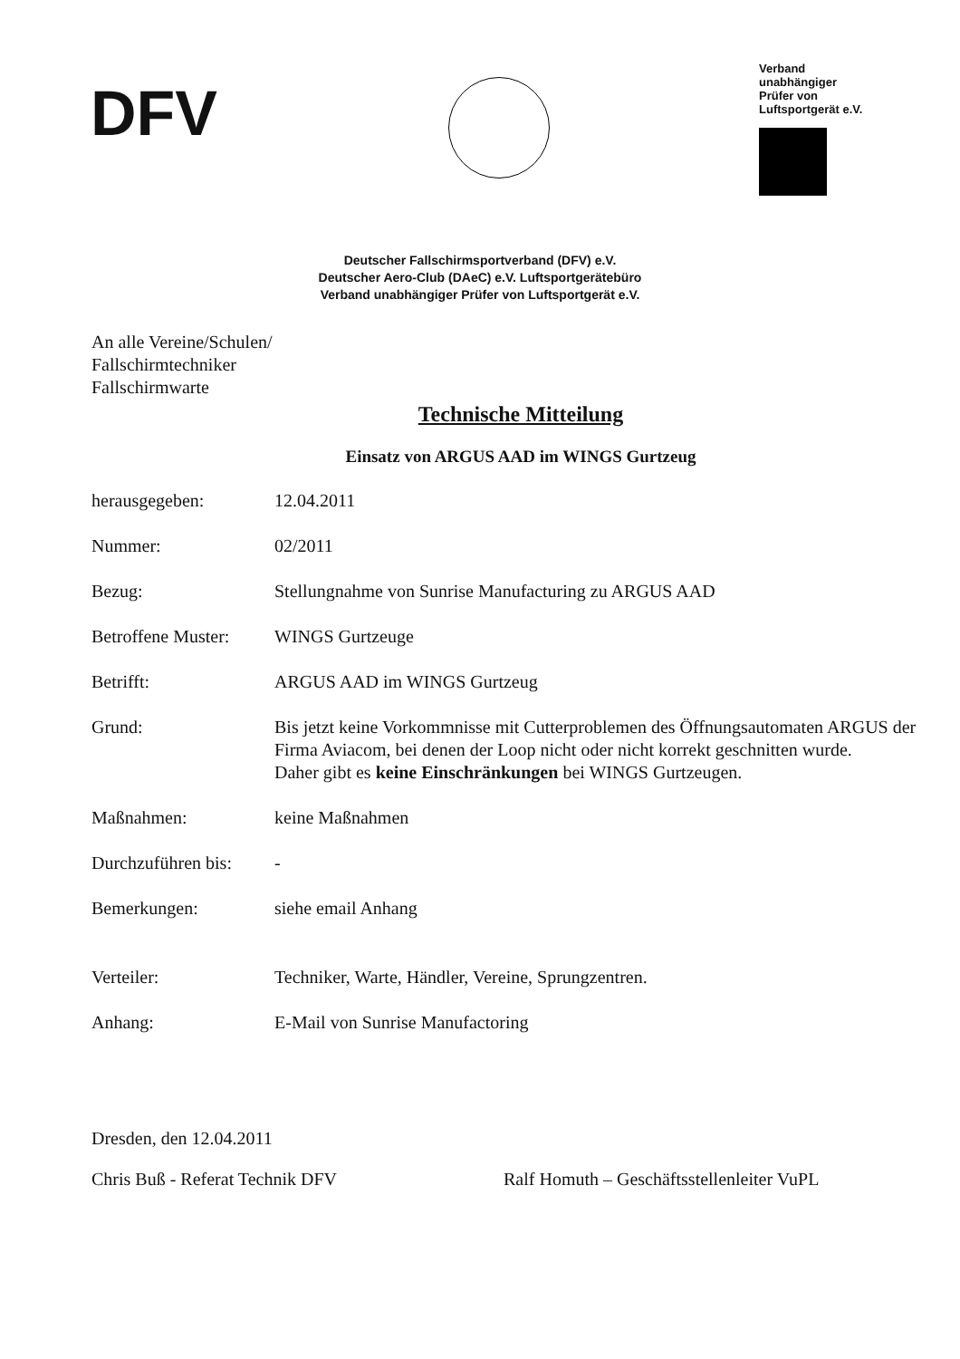DFV
Verband
unabhängiger
Prüfer von
Luftsportgerät e.V.
Deutscher Fallschirmsportverband (DFV) e.V.
Deutscher Aero-Club (DAeC) e.V. Luftsportgerätebüro
Verband unabhängiger Prüfer von Luftsportgerät e.V.
An alle Vereine/Schulen/
Fallschirmtechniker
Fallschirmwarte
Technische Mitteilung
Einsatz von ARGUS AAD im WINGS Gurtzeug
herausgegeben: 12.04.2011
Nummer: 02/2011
Bezug: Stellungnahme von Sunrise Manufacturing zu ARGUS AAD
Betroffene Muster: WINGS Gurtzeuge
Betrifft: ARGUS AAD im WINGS Gurtzeug
Grund: Bis jetzt keine Vorkommnisse mit Cutterproblemen des Öffnungsautomaten ARGUS der Firma Aviacom, bei denen der Loop nicht oder nicht korrekt geschnitten wurde.
Daher gibt es keine Einschränkungen bei WINGS Gurtzeugen.
Maßnahmen: keine Maßnahmen
Durchzuführen bis: -
Bemerkungen: siehe email Anhang
Verteiler: Techniker, Warte, Händler, Vereine, Sprungzentren.
Anhang: E-Mail von Sunrise Manufactoring
Dresden, den 12.04.2011
Chris Buß - Referat Technik DFV Ralf Homuth – Geschäftsstellenleiter VuPL